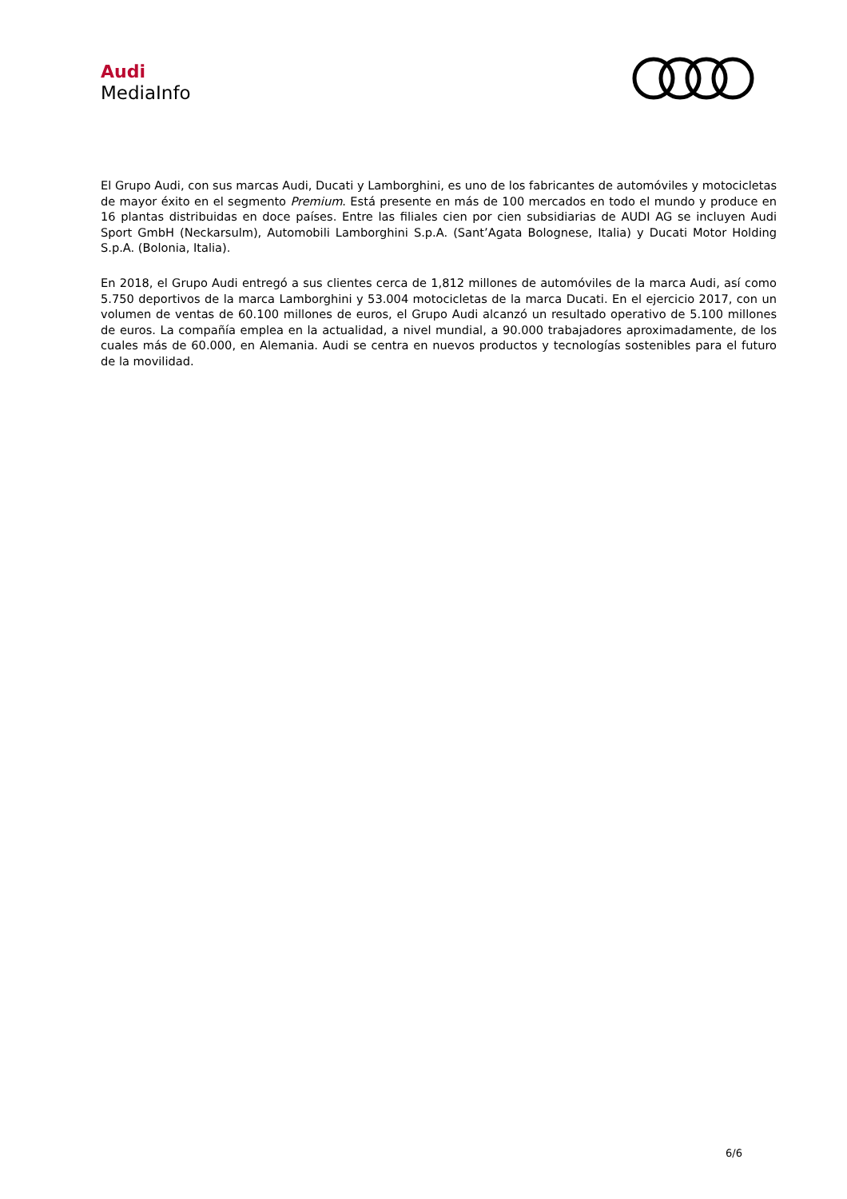Audi
MediaInfo
El Grupo Audi, con sus marcas Audi, Ducati y Lamborghini, es uno de los fabricantes de automóviles y motocicletas de mayor éxito en el segmento Premium. Está presente en más de 100 mercados en todo el mundo y produce en 16 plantas distribuidas en doce países. Entre las filiales cien por cien subsidiarias de AUDI AG se incluyen Audi Sport GmbH (Neckarsulm), Automobili Lamborghini S.p.A. (Sant’Agata Bolognese, Italia) y Ducati Motor Holding S.p.A. (Bolonia, Italia).
En 2018, el Grupo Audi entregó a sus clientes cerca de 1,812 millones de automóviles de la marca Audi, así como 5.750 deportivos de la marca Lamborghini y 53.004 motocicletas de la marca Ducati. En el ejercicio 2017, con un volumen de ventas de 60.100 millones de euros, el Grupo Audi alcanzó un resultado operativo de 5.100 millones de euros. La compañía emplea en la actualidad, a nivel mundial, a 90.000 trabajadores aproximadamente, de los cuales más de 60.000, en Alemania. Audi se centra en nuevos productos y tecnologías sostenibles para el futuro de la movilidad.
6/6